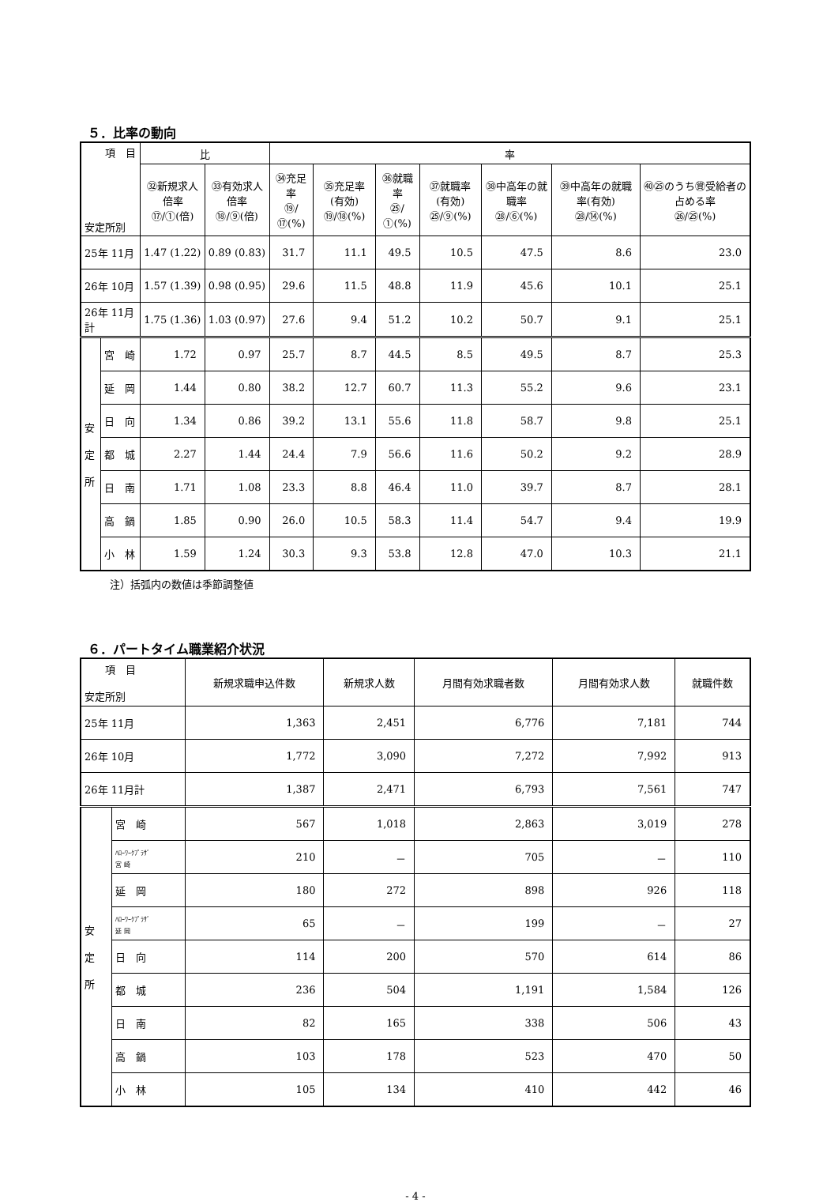５．比率の動向
| 項 目 安定所別 | | 比 | | 率 | | | | | | |
| --- | --- | --- | --- | --- | --- | --- | --- | --- | --- | --- |
| | | ㉜新規求人倍率 ⑰/①(倍) | ㉝有効求人倍率 ⑱/⑨(倍) | ㉞充足率 ⑲/⑰(%) | ㉟充足率(有効) ⑲/⑱(%) | ㊱就職率 ㉕/①(%) | ㊲就職率(有効) ㉕/⑨(%) | ㊳中高年の就職率 ㉘/⑥(%) | ㊴中高年の就職率(有効) ㉘/⑭(%) | ㊵㉕のうち㊮受給者の占める率 ㉖/㉕(%) |
| 25年 11月 | | 1.47 (1.22) | 0.89 (0.83) | 31.7 | 11.1 | 49.5 | 10.5 | 47.5 | 8.6 | 23.0 |
| 26年 10月 | | 1.57 (1.39) | 0.98 (0.95) | 29.6 | 11.5 | 48.8 | 11.9 | 45.6 | 10.1 | 25.1 |
| 26年 11月計 | | 1.75 (1.36) | 1.03 (0.97) | 27.6 | 9.4 | 51.2 | 10.2 | 50.7 | 9.1 | 25.1 |
| 安 定 所 | 宮 崎 | 1.72 | 0.97 | 25.7 | 8.7 | 44.5 | 8.5 | 49.5 | 8.7 | 25.3 |
| | 延 岡 | 1.44 | 0.80 | 38.2 | 12.7 | 60.7 | 11.3 | 55.2 | 9.6 | 23.1 |
| | 日 向 | 1.34 | 0.86 | 39.2 | 13.1 | 55.6 | 11.8 | 58.7 | 9.8 | 25.1 |
| | 都 城 | 2.27 | 1.44 | 24.4 | 7.9 | 56.6 | 11.6 | 50.2 | 9.2 | 28.9 |
| | 日 南 | 1.71 | 1.08 | 23.3 | 8.8 | 46.4 | 11.0 | 39.7 | 8.7 | 28.1 |
| | 高 鍋 | 1.85 | 0.90 | 26.0 | 10.5 | 58.3 | 11.4 | 54.7 | 9.4 | 19.9 |
| | 小 林 | 1.59 | 1.24 | 30.3 | 9.3 | 53.8 | 12.8 | 47.0 | 10.3 | 21.1 |
注）括弧内の数値は季節調整値
６．パートタイム職業紹介状況
| 項 目 安定所別 | | 新規求職申込件数 | 新規求人数 | 月間有効求職者数 | 月間有効求人数 | 就職件数 |
| --- | --- | --- | --- | --- | --- | --- |
| 25年 11月 | | 1,363 | 2,451 | 6,776 | 7,181 | 744 |
| 26年 10月 | | 1,772 | 3,090 | 7,272 | 7,992 | 913 |
| 26年 11月計 | | 1,387 | 2,471 | 6,793 | 7,561 | 747 |
| 安 定 所 | 宮 崎 | 567 | 1,018 | 2,863 | 3,019 | 278 |
| | ﾊﾛｰﾜｰｸﾌﾟﾗｻﾞ 宮 崎 | 210 | － | 705 | － | 110 |
| | 延 岡 | 180 | 272 | 898 | 926 | 118 |
| | ﾊﾛｰﾜｰｸﾌﾟﾗｻﾞ 延 岡 | 65 | － | 199 | － | 27 |
| | 日 向 | 114 | 200 | 570 | 614 | 86 |
| | 都 城 | 236 | 504 | 1,191 | 1,584 | 126 |
| | 日 南 | 82 | 165 | 338 | 506 | 43 |
| | 高 鍋 | 103 | 178 | 523 | 470 | 50 |
| | 小 林 | 105 | 134 | 410 | 442 | 46 |
- 4 -